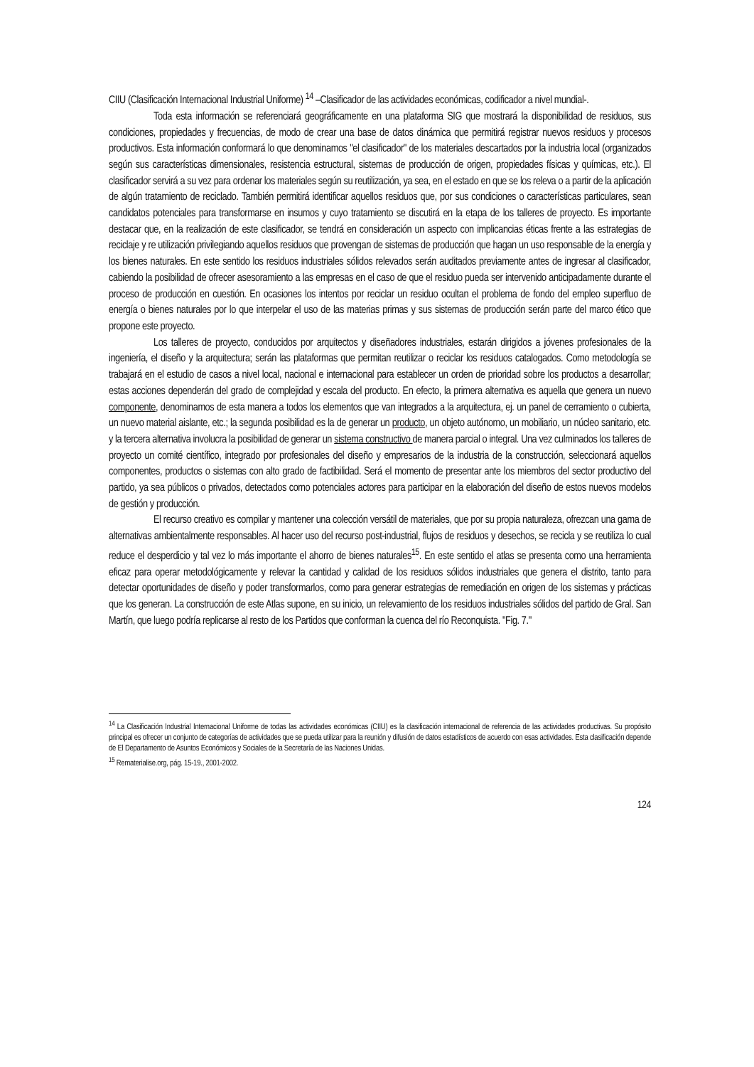CIIU (Clasificación Internacional Industrial Uniforme) <sup>14</sup> –Clasificador de las actividades económicas, codificador a nivel mundial-.
Toda esta información se referenciará geográficamente en una plataforma SIG que mostrará la disponibilidad de residuos, sus condiciones, propiedades y frecuencias, de modo de crear una base de datos dinámica que permitirá registrar nuevos residuos y procesos productivos. Esta información conformará lo que denominamos "el clasificador" de los materiales descartados por la industria local (organizados según sus características dimensionales, resistencia estructural, sistemas de producción de origen, propiedades físicas y químicas, etc.). El clasificador servirá a su vez para ordenar los materiales según su reutilización, ya sea, en el estado en que se los releva o a partir de la aplicación de algún tratamiento de reciclado. También permitirá identificar aquellos residuos que, por sus condiciones o características particulares, sean candidatos potenciales para transformarse en insumos y cuyo tratamiento se discutirá en la etapa de los talleres de proyecto. Es importante destacar que, en la realización de este clasificador, se tendrá en consideración un aspecto con implicancias éticas frente a las estrategias de reciclaje y re utilización privilegiando aquellos residuos que provengan de sistemas de producción que hagan un uso responsable de la energía y los bienes naturales. En este sentido los residuos industriales sólidos relevados serán auditados previamente antes de ingresar al clasificador, cabiendo la posibilidad de ofrecer asesoramiento a las empresas en el caso de que el residuo pueda ser intervenido anticipadamente durante el proceso de producción en cuestión. En ocasiones los intentos por reciclar un residuo ocultan el problema de fondo del empleo superfluo de energía o bienes naturales por lo que interpelar el uso de las materias primas y sus sistemas de producción serán parte del marco ético que propone este proyecto.
Los talleres de proyecto, conducidos por arquitectos y diseñadores industriales, estarán dirigidos a jóvenes profesionales de la ingeniería, el diseño y la arquitectura; serán las plataformas que permitan reutilizar o reciclar los residuos catalogados. Como metodología se trabajará en el estudio de casos a nivel local, nacional e internacional para establecer un orden de prioridad sobre los productos a desarrollar; estas acciones dependerán del grado de complejidad y escala del producto. En efecto, la primera alternativa es aquella que genera un nuevo componente, denominamos de esta manera a todos los elementos que van integrados a la arquitectura, ej. un panel de cerramiento o cubierta, un nuevo material aislante, etc.; la segunda posibilidad es la de generar un producto, un objeto autónomo, un mobiliario, un núcleo sanitario, etc. y la tercera alternativa involucra la posibilidad de generar un sistema constructivo de manera parcial o integral. Una vez culminados los talleres de proyecto un comité científico, integrado por profesionales del diseño y empresarios de la industria de la construcción, seleccionará aquellos componentes, productos o sistemas con alto grado de factibilidad. Será el momento de presentar ante los miembros del sector productivo del partido, ya sea públicos o privados, detectados como potenciales actores para participar en la elaboración del diseño de estos nuevos modelos de gestión y producción.
El recurso creativo es compilar y mantener una colección versátil de materiales, que por su propia naturaleza, ofrezcan una gama de alternativas ambientalmente responsables. Al hacer uso del recurso post-industrial, flujos de residuos y desechos, se recicla y se reutiliza lo cual reduce el desperdicio y tal vez lo más importante el ahorro de bienes naturales<sup>15</sup>. En este sentido el atlas se presenta como una herramienta eficaz para operar metodológicamente y relevar la cantidad y calidad de los residuos sólidos industriales que genera el distrito, tanto para detectar oportunidades de diseño y poder transformarlos, como para generar estrategias de remediación en origen de los sistemas y prácticas que los generan. La construcción de este Atlas supone, en su inicio, un relevamiento de los residuos industriales sólidos del partido de Gral. San Martín, que luego podría replicarse al resto de los Partidos que conforman la cuenca del río Reconquista. "Fig. 7."
<sup>14</sup> La Clasificación Industrial Internacional Uniforme de todas las actividades económicas (CIIU) es la clasificación internacional de referencia de las actividades productivas. Su propósito principal es ofrecer un conjunto de categorías de actividades que se pueda utilizar para la reunión y difusión de datos estadísticos de acuerdo con esas actividades. Esta clasificación depende de El Departamento de Asuntos Económicos y Sociales de la Secretaría de las Naciones Unidas.
<sup>15</sup> Rematerialise.org, pág. 15-19., 2001-2002.
124